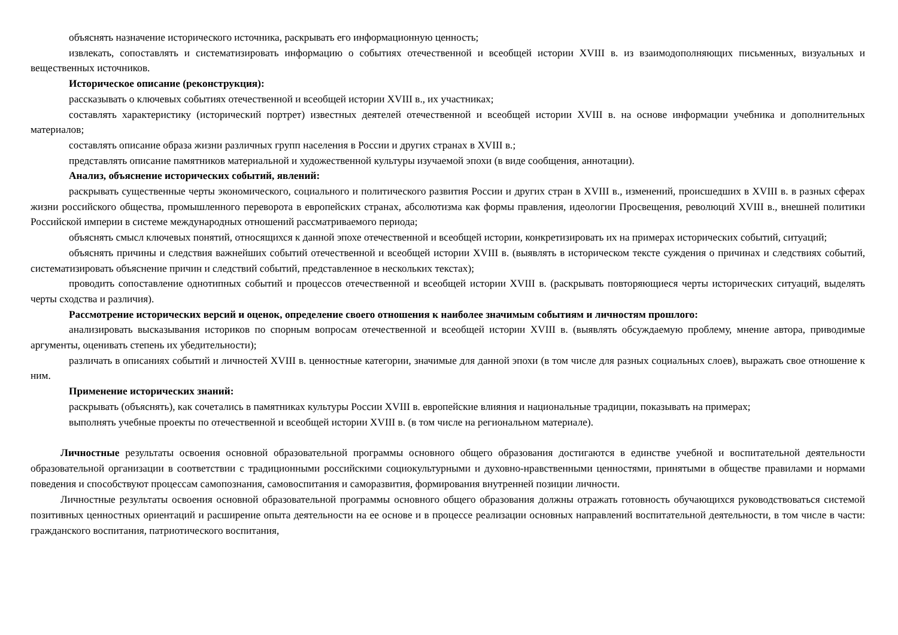объяснять назначение исторического источника, раскрывать его информационную ценность;
извлекать, сопоставлять и систематизировать информацию о событиях отечественной и всеобщей истории XVIII в. из взаимодополняющих письменных, визуальных и вещественных источников.
Историческое описание (реконструкция):
рассказывать о ключевых событиях отечественной и всеобщей истории XVIII в., их участниках;
составлять характеристику (исторический портрет) известных деятелей отечественной и всеобщей истории XVIII в. на основе информации учебника и дополнительных материалов;
составлять описание образа жизни различных групп населения в России и других странах в XVIII в.;
представлять описание памятников материальной и художественной культуры изучаемой эпохи (в виде сообщения, аннотации).
Анализ, объяснение исторических событий, явлений:
раскрывать существенные черты экономического, социального и политического развития России и других стран в XVIII в., изменений, происшедших в XVIII в. в разных сферах жизни российского общества, промышленного переворота в европейских странах, абсолютизма как формы правления, идеологии Просвещения, революций XVIII в., внешней политики Российской империи в системе международных отношений рассматриваемого периода;
объяснять смысл ключевых понятий, относящихся к данной эпохе отечественной и всеобщей истории, конкретизировать их на примерах исторических событий, ситуаций;
объяснять причины и следствия важнейших событий отечественной и всеобщей истории XVIII в. (выявлять в историческом тексте суждения о причинах и следствиях событий, систематизировать объяснение причин и следствий событий, представленное в нескольких текстах);
проводить сопоставление однотипных событий и процессов отечественной и всеобщей истории XVIII в. (раскрывать повторяющиеся черты исторических ситуаций, выделять черты сходства и различия).
Рассмотрение исторических версий и оценок, определение своего отношения к наиболее значимым событиям и личностям прошлого:
анализировать высказывания историков по спорным вопросам отечественной и всеобщей истории XVIII в. (выявлять обсуждаемую проблему, мнение автора, приводимые аргументы, оценивать степень их убедительности);
различать в описаниях событий и личностей XVIII в. ценностные категории, значимые для данной эпохи (в том числе для разных социальных слоев), выражать свое отношение к ним.
Применение исторических знаний:
раскрывать (объяснять), как сочетались в памятниках культуры России XVIII в. европейские влияния и национальные традиции, показывать на примерах;
выполнять учебные проекты по отечественной и всеобщей истории XVIII в. (в том числе на региональном материале).
Личностные результаты освоения основной образовательной программы основного общего образования достигаются в единстве учебной и воспитательной деятельности образовательной организации в соответствии с традиционными российскими социокультурными и духовно-нравственными ценностями, принятыми в обществе правилами и нормами поведения и способствуют процессам самопознания, самовоспитания и саморазвития, формирования внутренней позиции личности.
Личностные результаты освоения основной образовательной программы основного общего образования должны отражать готовность обучающихся руководствоваться системой позитивных ценностных ориентаций и расширение опыта деятельности на ее основе и в процессе реализации основных направлений воспитательной деятельности, в том числе в части: гражданского воспитания, патриотического воспитания,